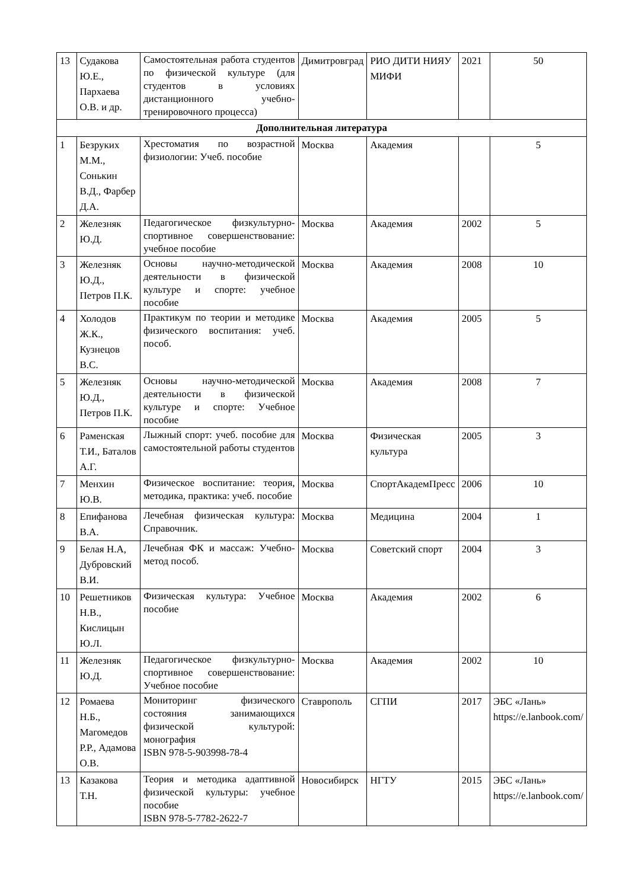| 13 | Судакова Ю.Е., Пархаева О.В. и др. | Самостоятельная работа студентов по физической культуре (для студентов в условиях дистанционного учебно-тренировочного процесса) | Димитровград | РИО ДИТИ НИЯУ МИФИ | 2021 | 50 |
| Дополнительная литература | | | | | | |
| 1 | Безруких М.М., Сонькин В.Д., Фарбер Д.А. | Хрестоматия по возрастной физиологии: Учеб. пособие | Москва | Академия | | 5 |
| 2 | Железняк Ю.Д. | Педагогическое физкультурно-спортивное совершенствование: учебное пособие | Москва | Академия | 2002 | 5 |
| 3 | Железняк Ю.Д., Петров П.К. | Основы научно-методической деятельности в физической культуре и спорте: учебное пособие | Москва | Академия | 2008 | 10 |
| 4 | Холодов Ж.К., Кузнецов В.С. | Практикум по теории и методике физического воспитания: учеб. пособ. | Москва | Академия | 2005 | 5 |
| 5 | Железняк Ю.Д., Петров П.К. | Основы научно-методической деятельности в физической культуре и спорте: Учебное пособие | Москва | Академия | 2008 | 7 |
| 6 | Раменская Т.И., Баталов А.Г. | Лыжный спорт: учеб. пособие для самостоятельной работы студентов | Москва | Физическая культура | 2005 | 3 |
| 7 | Менхин Ю.В. | Физическое воспитание: теория, методика, практика: учеб. пособие | Москва | СпортАкадемПресс | 2006 | 10 |
| 8 | Епифанова В.А. | Лечебная физическая культура: Справочник. | Москва | Медицина | 2004 | 1 |
| 9 | Белая Н.А, Дубровский В.И. | Лечебная ФК и массаж: Учебно-метод пособ. | Москва | Советский спорт | 2004 | 3 |
| 10 | Решетников Н.В., Кислицын Ю.Л. | Физическая культура: Учебное пособие | Москва | Академия | 2002 | 6 |
| 11 | Железняк Ю.Д. | Педагогическое физкультурно-спортивное совершенствование: Учебное пособие | Москва | Академия | 2002 | 10 |
| 12 | Ромаева Н.Б., Магомедов Р.Р., Адамова О.В. | Мониторинг физического состояния занимающихся физической культурой: монография ISBN 978-5-903998-78-4 | Ставрополь | СГПИ | 2017 | ЭБС «Лань» https://e.lanbook.com/ |
| 13 | Казакова Т.Н. | Теория и методика адаптивной физической культуры: учебное пособие ISBN 978-5-7782-2622-7 | Новосибирск | НГТУ | 2015 | ЭБС «Лань» https://e.lanbook.com/ |